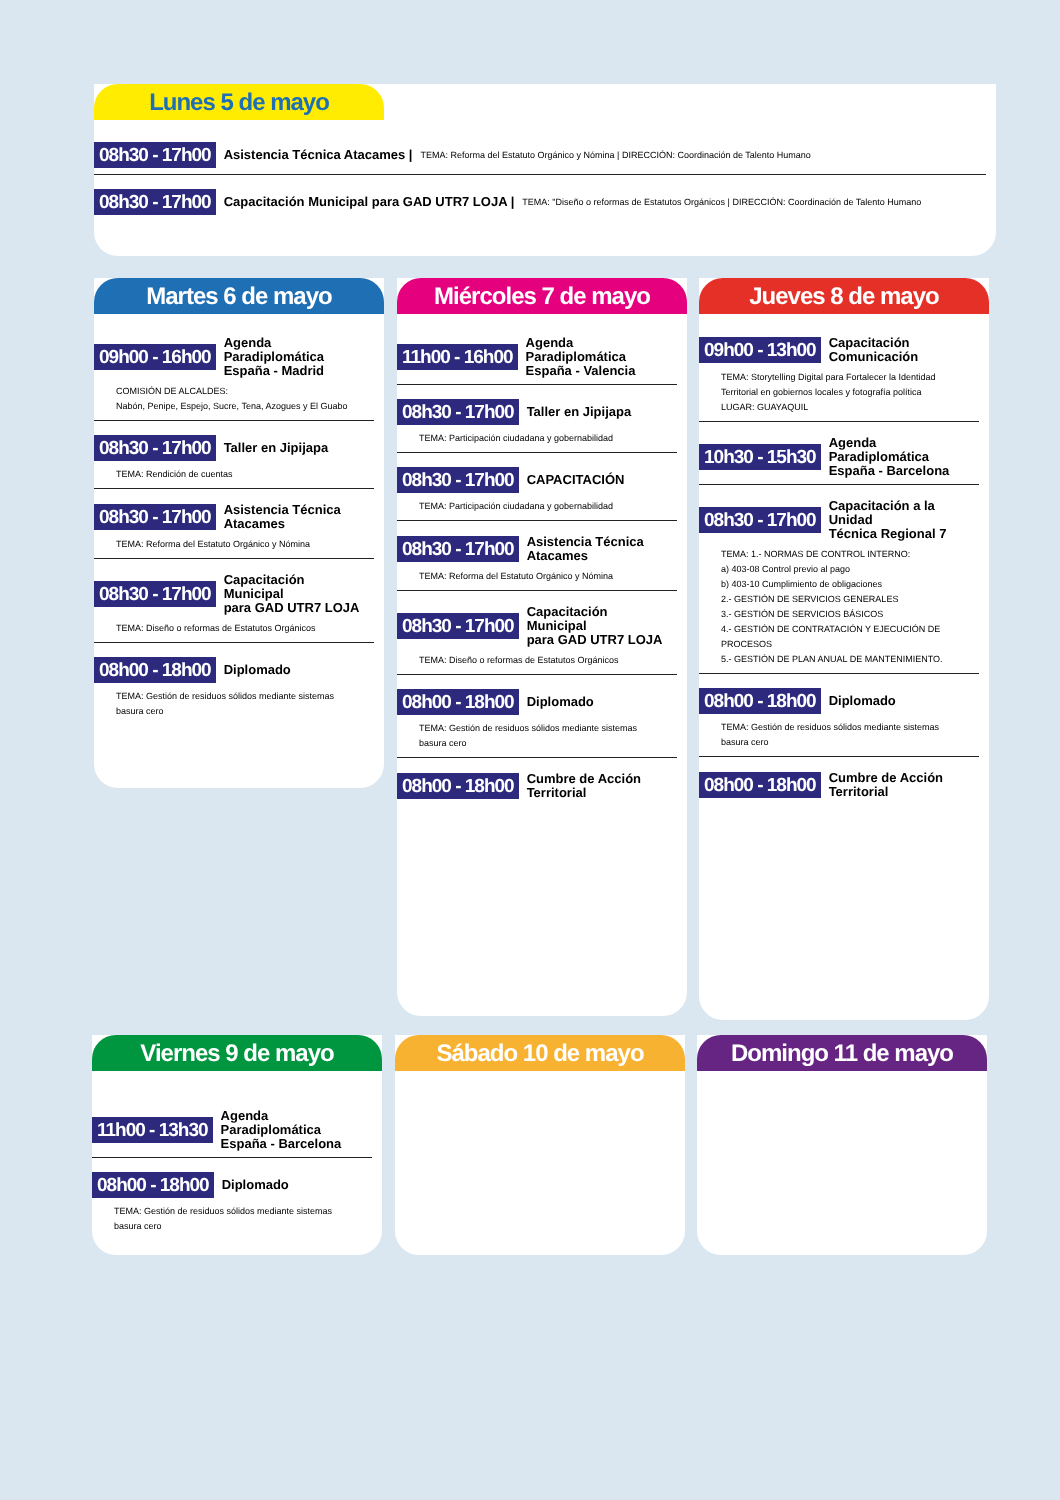Lunes 5 de mayo
08h30 - 17h00 Asistencia Técnica Atacames | TEMA: Reforma del Estatuto Orgánico y Nómina | DIRECCIÓN: Coordinación de Talento Humano
08h30 - 17h00 Capacitación Municipal para GAD UTR7 LOJA | TEMA: "Diseño o reformas de Estatutos Orgánicos | DIRECCIÓN: Coordinación de Talento Humano
Martes 6 de mayo
09h00 - 16h00 Agenda Paradiplomática
España - Madrid
COMISIÓN DE ALCALDES:
Nabón, Penipe, Espejo, Sucre, Tena, Azogues y El Guabo
08h30 - 17h00 Taller en Jipijapa
TEMA: Rendición de cuentas
08h30 - 17h00 Asistencia Técnica Atacames
TEMA: Reforma del Estatuto Orgánico y Nómina
08h30 - 17h00 Capacitación Municipal
para GAD UTR7 LOJA
TEMA: Diseño o reformas de Estatutos Orgánicos
08h00 - 18h00 Diplomado
TEMA: Gestión de residuos sólidos mediante sistemas basura cero
Miércoles 7 de mayo
11h00 - 16h00 Agenda Paradiplomática
España - Valencia
08h30 - 17h00 Taller en Jipijapa
TEMA: Participación ciudadana y gobernabilidad
08h30 - 17h00 CAPACITACIÓN
TEMA: Participación ciudadana y gobernabilidad
08h30 - 17h00 Asistencia Técnica Atacames
TEMA: Reforma del Estatuto Orgánico y Nómina
08h30 - 17h00 Capacitación Municipal
para GAD UTR7 LOJA
TEMA: Diseño o reformas de Estatutos Orgánicos
08h00 - 18h00 Diplomado
TEMA: Gestión de residuos sólidos mediante sistemas basura cero
08h00 - 18h00 Cumbre de Acción Territorial
Jueves 8 de mayo
09h00 - 13h00 Capacitación Comunicación
TEMA: Storytelling Digital para Fortalecer la Identidad Territorial en gobiernos locales y fotografía política
LUGAR: GUAYAQUIL
10h30 - 15h30 Agenda Paradiplomática
España - Barcelona
08h30 - 17h00 Capacitación a la Unidad
Técnica Regional 7
TEMA: 1.- NORMAS DE CONTROL INTERNO:
a) 403-08 Control previo al pago
b) 403-10 Cumplimiento de obligaciones
2.- GESTIÓN DE SERVICIOS GENERALES
3.- GESTIÓN DE SERVICIOS BÁSICOS
4.- GESTIÓN DE CONTRATACIÓN Y EJECUCIÓN DE PROCESOS
5.- GESTIÓN DE PLAN ANUAL DE MANTENIMIENTO.
08h00 - 18h00 Diplomado
TEMA: Gestión de residuos sólidos mediante sistemas basura cero
08h00 - 18h00 Cumbre de Acción Territorial
Viernes 9 de mayo
11h00 - 13h30 Agenda Paradiplomática
España - Barcelona
08h00 - 18h00 Diplomado
TEMA: Gestión de residuos sólidos mediante sistemas basura cero
Sábado 10 de mayo Domingo 11 de mayo